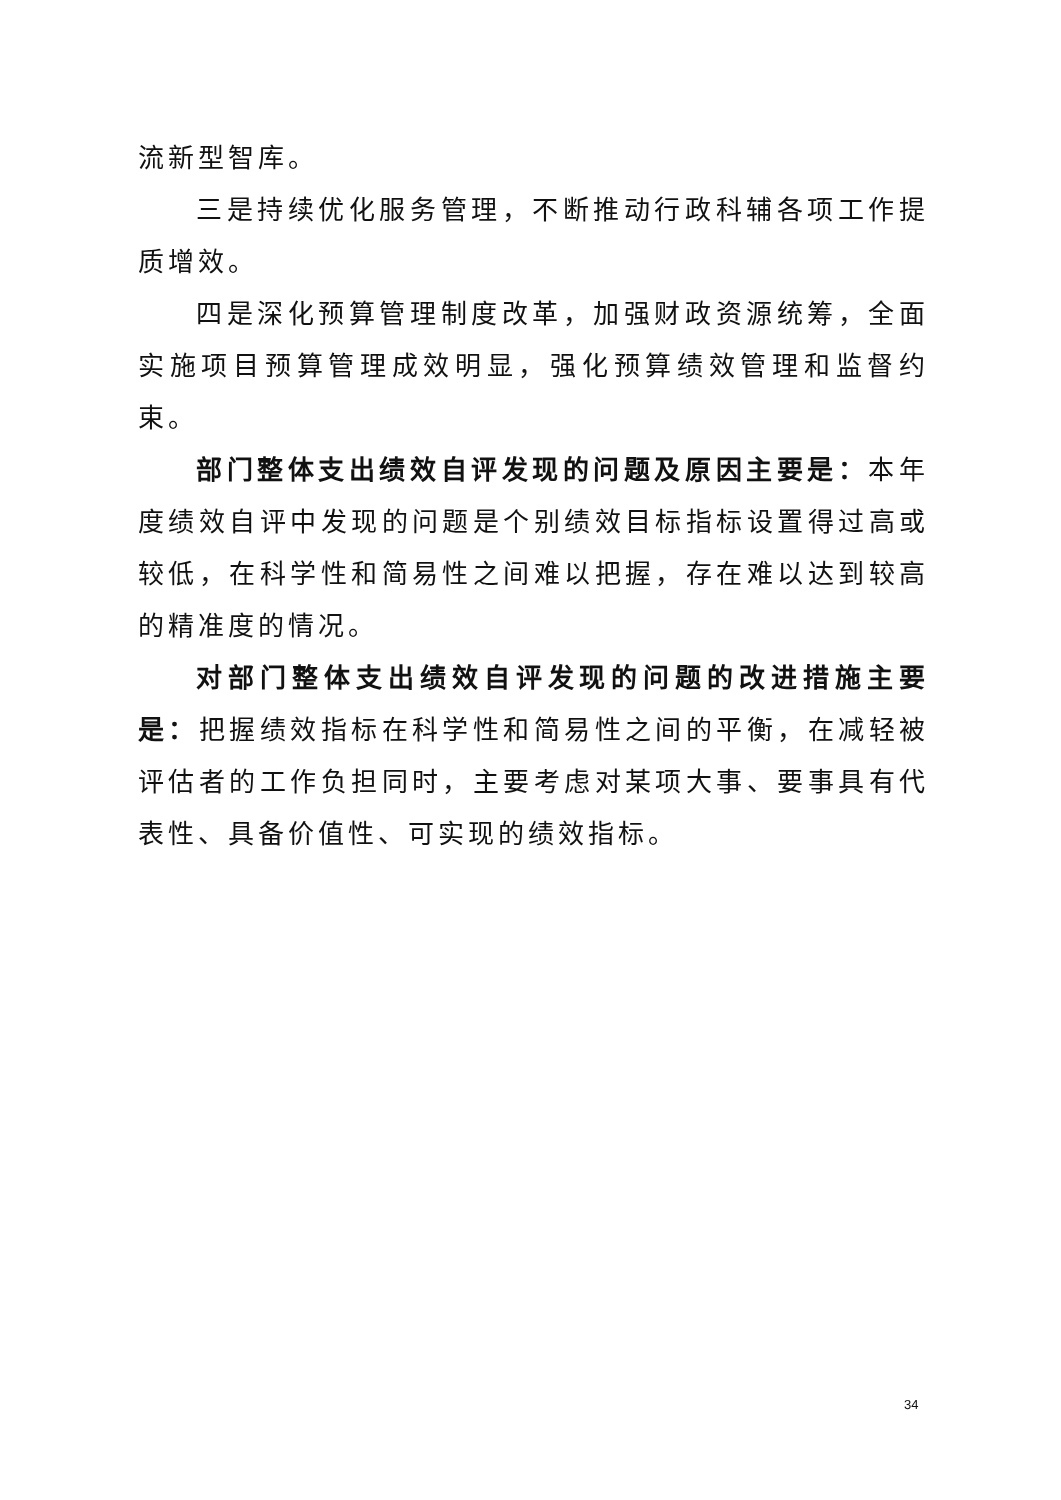流新型智库。
三是持续优化服务管理，不断推动行政科辅各项工作提质增效。
四是深化预算管理制度改革，加强财政资源统筹，全面实施项目预算管理成效明显，强化预算绩效管理和监督约束。
部门整体支出绩效自评发现的问题及原因主要是：本年度绩效自评中发现的问题是个别绩效目标指标设置得过高或较低，在科学性和简易性之间难以把握，存在难以达到较高的精准度的情况。
对部门整体支出绩效自评发现的问题的改进措施主要是：把握绩效指标在科学性和简易性之间的平衡，在减轻被评估者的工作负担同时，主要考虑对某项大事、要事具有代表性、具备价值性、可实现的绩效指标。
34